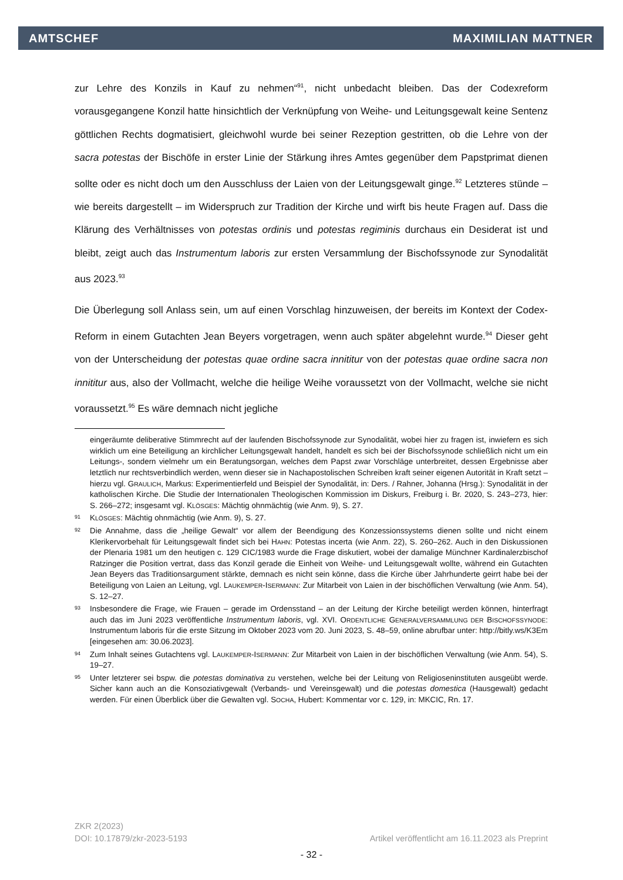AMTSCHEF MAXIMILIAN MATTNER
zur Lehre des Konzils in Kauf zu nehmen“<sup>91</sup>, nicht unbedacht bleiben. Das der Codexreform vorausgegangene Konzil hatte hinsichtlich der Verknüpfung von Weihe- und Leitungsgewalt keine Sentenz göttlichen Rechts dogmatisiert, gleichwohl wurde bei seiner Rezeption gestritten, ob die Lehre von der sacra potestas der Bischöfe in erster Linie der Stärkung ihres Amtes gegenüber dem Papstprimat dienen sollte oder es nicht doch um den Ausschluss der Laien von der Leitungsgewalt ginge.<sup>92</sup> Letzteres stünde – wie bereits dargestellt – im Widerspruch zur Tradition der Kirche und wirft bis heute Fragen auf. Dass die Klärung des Verhältnisses von potestas ordinis und potestas regiminis durchaus ein Desiderat ist und bleibt, zeigt auch das Instrumentum laboris zur ersten Versammlung der Bischofssynode zur Synodalität aus 2023.<sup>93</sup>
Die Überlegung soll Anlass sein, um auf einen Vorschlag hinzuweisen, der bereits im Kontext der Codex-Reform in einem Gutachten Jean Beyers vorgetragen, wenn auch später abgelehnt wurde.<sup>94</sup> Dieser geht von der Unterscheidung der potestas quae ordine sacra innititur von der potestas quae ordine sacra non innititur aus, also der Vollmacht, welche die heilige Weihe voraussetzt von der Vollmacht, welche sie nicht voraussetzt.<sup>95</sup> Es wäre demnach nicht jegliche
eingeräumte deliberative Stimmrecht auf der laufenden Bischofssynode zur Synodalität, wobei hier zu fragen ist, inwiefern es sich wirklich um eine Beteiligung an kirchlicher Leitungsgewalt handelt, handelt es sich bei der Bischofssynode schließlich nicht um ein Leitungs-, sondern vielmehr um ein Beratungsorgan, welches dem Papst zwar Vorschläge unterbreitet, dessen Ergebnisse aber letztlich nur rechtsverbindlich werden, wenn dieser sie in Nachapostolischen Schreiben kraft seiner eigenen Autorität in Kraft setzt – hierzu vgl. GRAULICH, Markus: Experimentierfeld und Beispiel der Synodalität, in: Ders. / Rahner, Johanna (Hrsg.): Synodalität in der katholischen Kirche. Die Studie der Internationalen Theologischen Kommission im Diskurs, Freiburg i. Br. 2020, S. 243–273, hier: S. 266–272; insgesamt vgl. KLÖSGES: Mächtig ohnmächtig (wie Anm. 9), S. 27.
91 KLÖSGES: Mächtig ohnmächtig (wie Anm. 9), S. 27.
92 Die Annahme, dass die „heilige Gewalt“ vor allem der Beendigung des Konzessionssystems dienen sollte und nicht einem Klerikervorbehalt für Leitungsgewalt findet sich bei HAHN: Potestas incerta (wie Anm. 22), S. 260–262. Auch in den Diskussionen der Plenaria 1981 um den heutigen c. 129 CIC/1983 wurde die Frage diskutiert, wobei der damalige Münchner Kardinalerzbischof Ratzinger die Position vertrat, dass das Konzil gerade die Einheit von Weihe- und Leitungsgewalt wollte, während ein Gutachten Jean Beyers das Traditionsargument stärkte, demnach es nicht sein könne, dass die Kirche über Jahrhunderte geirrt habe bei der Beteiligung von Laien an Leitung, vgl. LAUKEMPER-ISERMANN: Zur Mitarbeit von Laien in der bischöflichen Verwaltung (wie Anm. 54), S. 12–27.
93 Insbesondere die Frage, wie Frauen – gerade im Ordensstand – an der Leitung der Kirche beteiligt werden können, hinterfragt auch das im Juni 2023 veröffentliche Instrumentum laboris, vgl. XVI. ORDENTLICHE GENERALVERSAMMLUNG DER BISCHOFSSYNODE: Instrumentum laboris für die erste Sitzung im Oktober 2023 vom 20. Juni 2023, S. 48–59, online abrufbar unter: http://bitly.ws/K3Em [eingesehen am: 30.06.2023].
94 Zum Inhalt seines Gutachtens vgl. LAUKEMPER-ISERMANN: Zur Mitarbeit von Laien in der bischöflichen Verwaltung (wie Anm. 54), S. 19–27.
95 Unter letzterer sei bspw. die potestas dominativa zu verstehen, welche bei der Leitung von Religioseninstituten ausgeübt werde. Sicher kann auch an die Konsoziativgewalt (Verbands- und Vereinsgewalt) und die potestas domestica (Hausgewalt) gedacht werden. Für einen Überblick über die Gewalten vgl. SOCHA, Hubert: Kommentar vor c. 129, in: MKCIC, Rn. 17.
ZKR 2(2023)
DOI: 10.17879/zkr-2023-5193 Artikel veröffentlicht am 16.11.2023 als Preprint
- 32 -